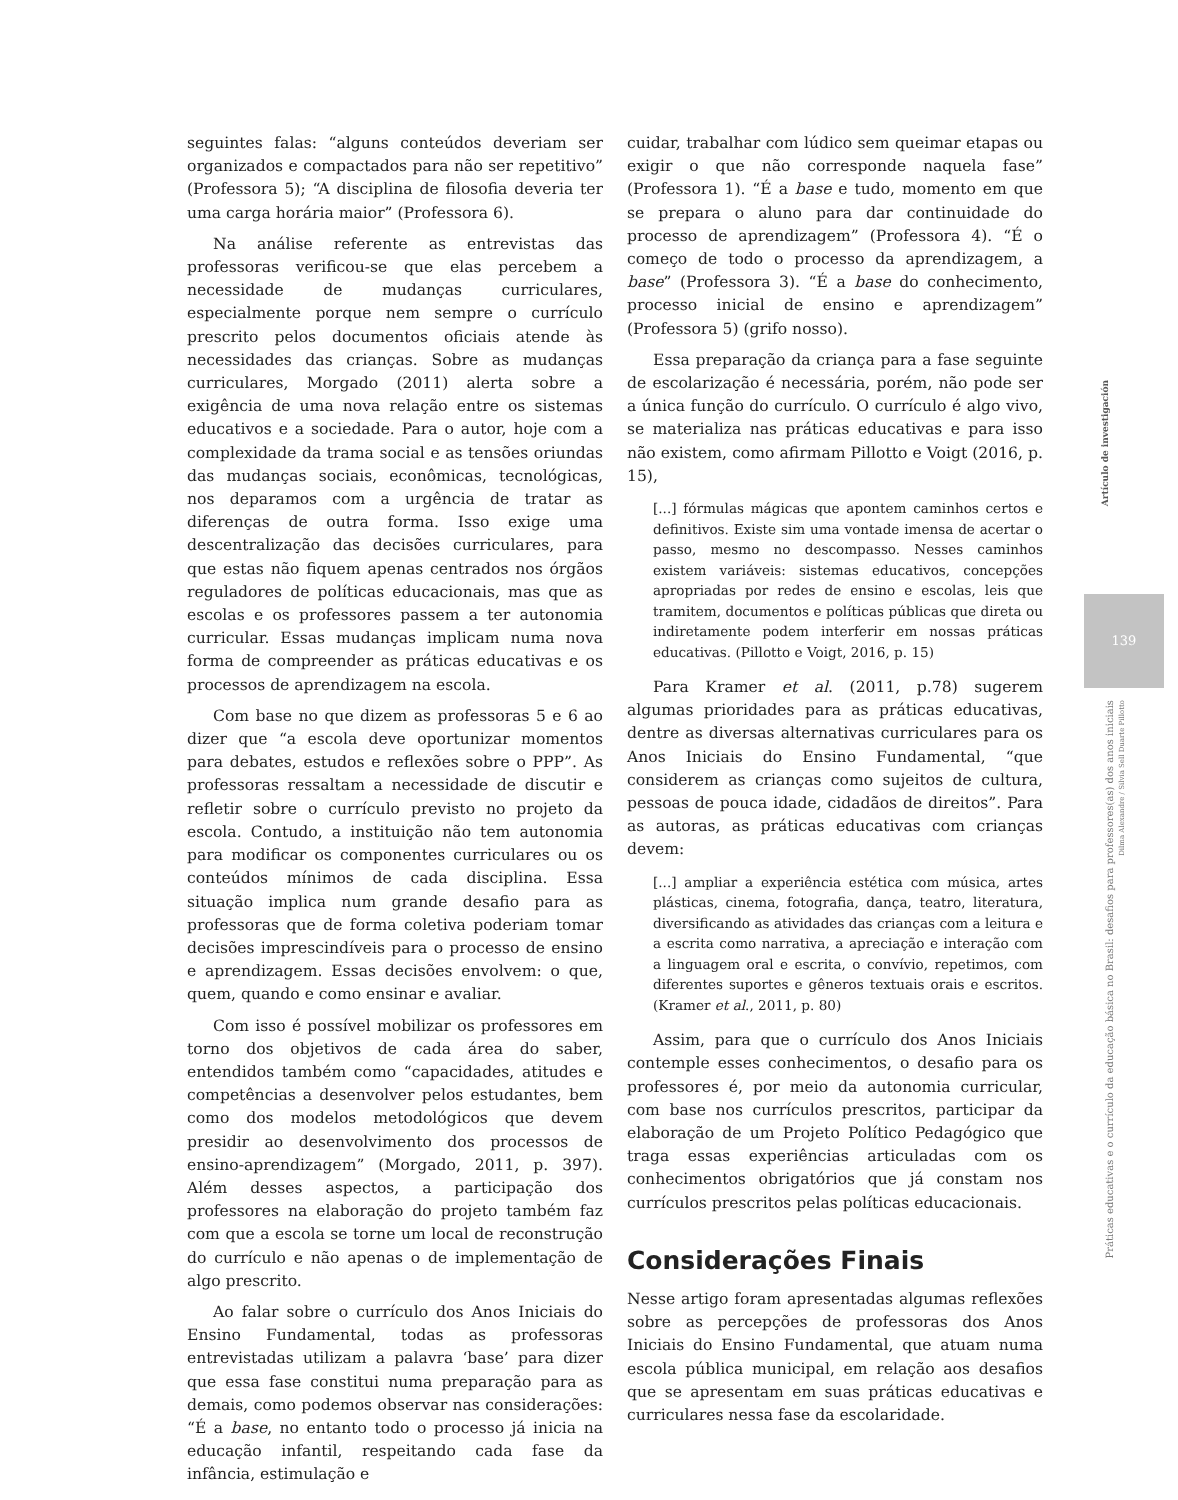seguintes falas: “alguns conteúdos deveriam ser organizados e compactados para não ser repetitivo” (Professora 5); “A disciplina de filosofia deveria ter uma carga horária maior” (Professora 6).
Na análise referente as entrevistas das professoras verificou-se que elas percebem a necessidade de mudanças curriculares, especialmente porque nem sempre o currículo prescrito pelos documentos oficiais atende às necessidades das crianças. Sobre as mudanças curriculares, Morgado (2011) alerta sobre a exigência de uma nova relação entre os sistemas educativos e a sociedade. Para o autor, hoje com a complexidade da trama social e as tensões oriundas das mudanças sociais, econômicas, tecnológicas, nos deparamos com a urgência de tratar as diferenças de outra forma. Isso exige uma descentralização das decisões curriculares, para que estas não fiquem apenas centrados nos órgãos reguladores de políticas educacionais, mas que as escolas e os professores passem a ter autonomia curricular. Essas mudanças implicam numa nova forma de compreender as práticas educativas e os processos de aprendizagem na escola.
Com base no que dizem as professoras 5 e 6 ao dizer que “a escola deve oportunizar momentos para debates, estudos e reflexões sobre o PPP”. As professoras ressaltam a necessidade de discutir e refletir sobre o currículo previsto no projeto da escola. Contudo, a instituição não tem autonomia para modificar os componentes curriculares ou os conteúdos mínimos de cada disciplina. Essa situação implica num grande desafio para as professoras que de forma coletiva poderiam tomar decisões imprescindíveis para o processo de ensino e aprendizagem. Essas decisões envolvem: o que, quem, quando e como ensinar e avaliar.
Com isso é possível mobilizar os professores em torno dos objetivos de cada área do saber, entendidos também como “capacidades, atitudes e competências a desenvolver pelos estudantes, bem como dos modelos metodológicos que devem presidir ao desenvolvimento dos processos de ensino-aprendizagem” (Morgado, 2011, p. 397). Além desses aspectos, a participação dos professores na elaboração do projeto também faz com que a escola se torne um local de reconstrução do currículo e não apenas o de implementação de algo prescrito.
Ao falar sobre o currículo dos Anos Iniciais do Ensino Fundamental, todas as professoras entrevistadas utilizam a palavra ‘base’ para dizer que essa fase constitui numa preparação para as demais, como podemos observar nas considerações: “É a base, no entanto todo o processo já inicia na educação infantil, respeitando cada fase da infância, estimulação e
cuidar, trabalhar com lúdico sem queimar etapas ou exigir o que não corresponde naquela fase” (Professora 1). “É a base e tudo, momento em que se prepara o aluno para dar continuidade do processo de aprendizagem” (Professora 4). “É o começo de todo o processo da aprendizagem, a base” (Professora 3). “É a base do conhecimento, processo inicial de ensino e aprendizagem” (Professora 5) (grifo nosso).
Essa preparação da criança para a fase seguinte de escolarização é necessária, porém, não pode ser a única função do currículo. O currículo é algo vivo, se materializa nas práticas educativas e para isso não existem, como afirmam Pillotto e Voigt (2016, p. 15),
[...] fórmulas mágicas que apontem caminhos certos e definitivos. Existe sim uma vontade imensa de acertar o passo, mesmo no descompasso. Nesses caminhos existem variáveis: sistemas educativos, concepções apropriadas por redes de ensino e escolas, leis que tramitem, documentos e políticas públicas que direta ou indiretamente podem interferir em nossas práticas educativas. (Pillotto e Voigt, 2016, p. 15)
Para Kramer et al. (2011, p.78) sugerem algumas prioridades para as práticas educativas, dentre as diversas alternativas curriculares para os Anos Iniciais do Ensino Fundamental, “que considerem as crianças como sujeitos de cultura, pessoas de pouca idade, cidadãos de direitos”. Para as autoras, as práticas educativas com crianças devem:
[...] ampliar a experiência estética com música, artes plásticas, cinema, fotografia, dança, teatro, literatura, diversificando as atividades das crianças com a leitura e a escrita como narrativa, a apreciação e interação com a linguagem oral e escrita, o convívio, repetimos, com diferentes suportes e gêneros textuais orais e escritos. (Kramer et al., 2011, p. 80)
Assim, para que o currículo dos Anos Iniciais contemple esses conhecimentos, o desafio para os professores é, por meio da autonomia curricular, com base nos currículos prescritos, participar da elaboração de um Projeto Político Pedagógico que traga essas experiências articuladas com os conhecimentos obrigatórios que já constam nos currículos prescritos pelas políticas educacionais.
Considerações Finais
Nesse artigo foram apresentadas algumas reflexões sobre as percepções de professoras dos Anos Iniciais do Ensino Fundamental, que atuam numa escola pública municipal, em relação aos desafios que se apresentam em suas práticas educativas e curriculares nessa fase da escolaridade.
Artículo de investigación
139
Práticas educativas e o currículo da educação básica no Brasil: desafios para professores(as) dos anos iniciais
Dilma Alexandre / Silvia Sell Duarte Pillotto